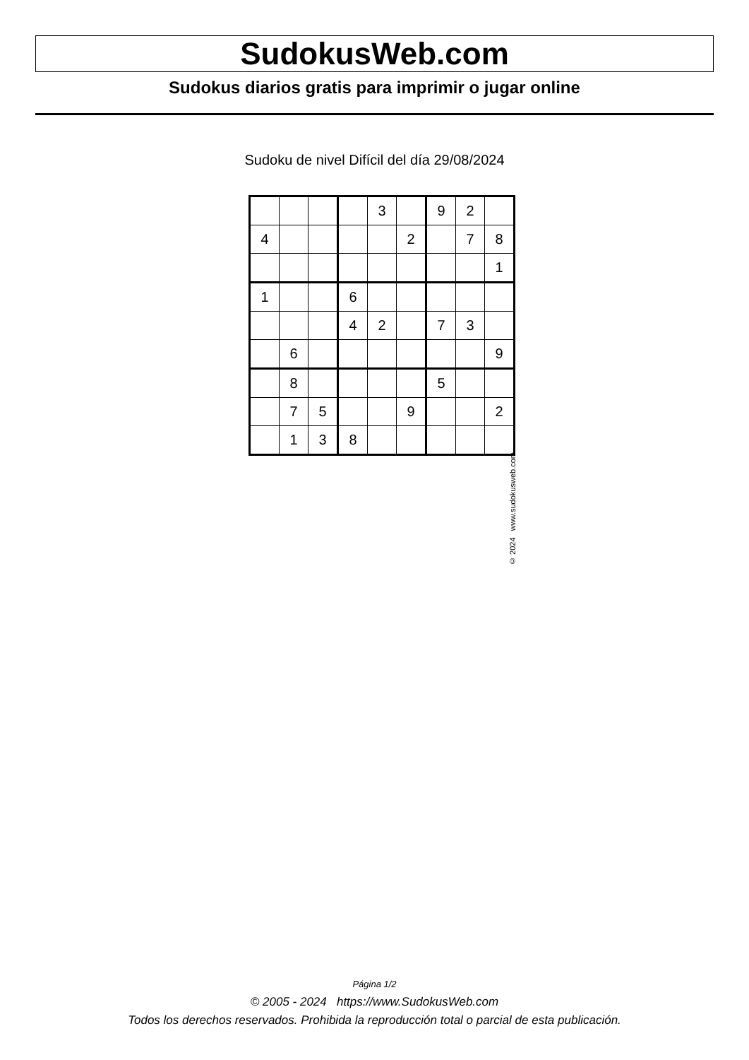SudokusWeb.com
Sudokus diarios gratis para imprimir o jugar online
Sudoku de nivel Difícil del día 29/08/2024
| | | | | 3 | | 9 | 2 | |
| 4 | | | | | 2 | | 7 | 8 |
| | | | | | | | | 1 |
| 1 | | | 6 | | | | | |
| | | | 4 | 2 | | 7 | 3 | |
| | 6 | | | | | | | 9 |
| | 8 | | | | | 5 | | |
| | 7 | 5 | | | 9 | | | 2 |
| | 1 | 3 | 8 | | | | | |
© 2024 www.sudokusweb.com
Página 1/2
© 2005 - 2024 https://www.SudokusWeb.com
Todos los derechos reservados. Prohibida la reproducción total o parcial de esta publicación.